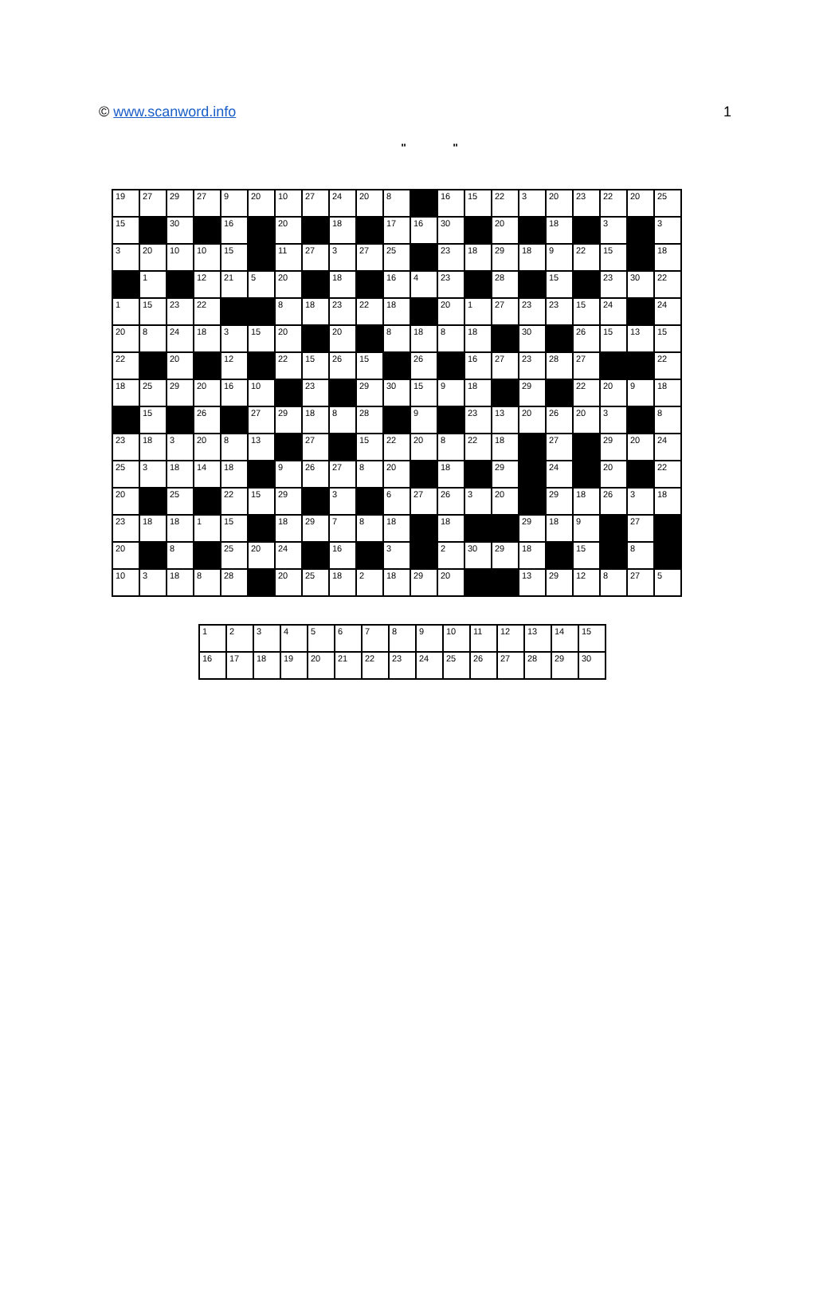© www.scanword.info 1
" "
| 19 | 27 | 29 | 27 | 9 | 20 | 10 | 27 | 24 | 20 | 8 | | 16 | 15 | 22 | 3 | 20 | 23 | 22 | 20 | 25 |
| 15 | | 30 | | 16 | | 20 | | 18 | | 17 | 16 | 30 | | 20 | | 18 | | 3 | | 3 |
| 3 | 20 | 10 | 10 | 15 | | 11 | 27 | 3 | 27 | 25 | | 23 | 18 | 29 | 18 | 9 | 22 | 15 | | 18 |
| | 1 | | 12 | 21 | 5 | 20 | | 18 | | 16 | 4 | 23 | | 28 | | 15 | | 23 | 30 | 22 |
| 1 | 15 | 23 | 22 | | | 8 | 18 | 23 | 22 | 18 | | 20 | 1 | 27 | 23 | 23 | 15 | 24 | | 24 |
| 20 | 8 | 24 | 18 | 3 | 15 | 20 | | 20 | | 8 | 18 | 8 | 18 | | 30 | | 26 | 15 | 13 | 15 |
| 22 | | 20 | | 12 | | 22 | 15 | 26 | 15 | | 26 | | 16 | 27 | 23 | 28 | 27 | | | 22 |
| 18 | 25 | 29 | 20 | 16 | 10 | | 23 | | 29 | 30 | 15 | 9 | 18 | | 29 | | 22 | 20 | 9 | 18 |
| | 15 | | 26 | | 27 | 29 | 18 | 8 | 28 | | 9 | | 23 | 13 | 20 | 26 | 20 | 3 | | 8 |
| 23 | 18 | 3 | 20 | 8 | 13 | | 27 | | 15 | 22 | 20 | 8 | 22 | 18 | | 27 | | 29 | 20 | 24 |
| 25 | 3 | 18 | 14 | 18 | | 9 | 26 | 27 | 8 | 20 | | 18 | | 29 | | 24 | | 20 | | 22 |
| 20 | | 25 | | 22 | 15 | 29 | | 3 | | 6 | 27 | 26 | 3 | 20 | | 29 | 18 | 26 | 3 | 18 |
| 23 | 18 | 18 | 1 | 15 | | 18 | 29 | 7 | 8 | 18 | | 18 | | | 29 | 18 | 9 | | 27 | |
| 20 | | 8 | | 25 | 20 | 24 | | 16 | | 3 | | 2 | 30 | 29 | 18 | | 15 | | 8 | |
| 10 | 3 | 18 | 8 | 28 | | 20 | 25 | 18 | 2 | 18 | 29 | 20 | | | 13 | 29 | 12 | 8 | 27 | 5 |
| 1 | 2 | 3 | 4 | 5 | 6 | 7 | 8 | 9 | 10 | 11 | 12 | 13 | 14 | 15 |
| 16 | 17 | 18 | 19 | 20 | 21 | 22 | 23 | 24 | 25 | 26 | 27 | 28 | 29 | 30 |